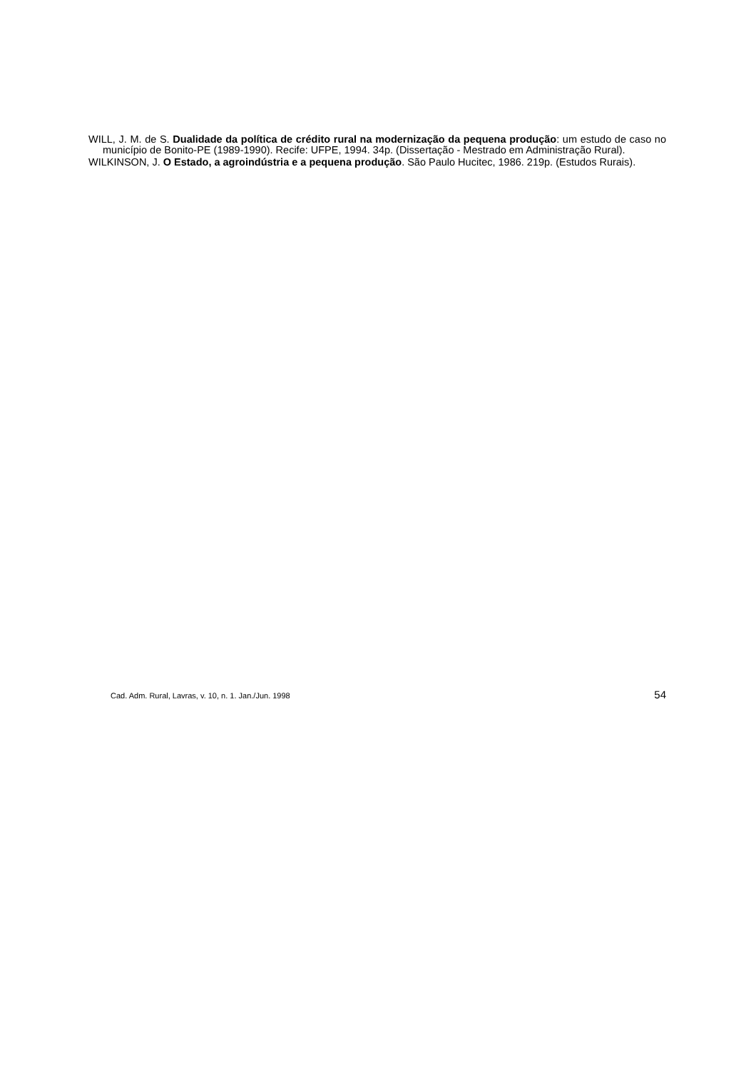WILL, J. M. de S. Dualidade da política de crédito rural na modernização da pequena produção: um estudo de caso no município de Bonito-PE (1989-1990). Recife: UFPE, 1994. 34p. (Dissertação - Mestrado em Administração Rural).
WILKINSON, J. O Estado, a agroindústria e a pequena produção. São Paulo Hucitec, 1986. 219p. (Estudos Rurais).
Cad. Adm. Rural, Lavras, v. 10, n. 1. Jan./Jun. 1998 54